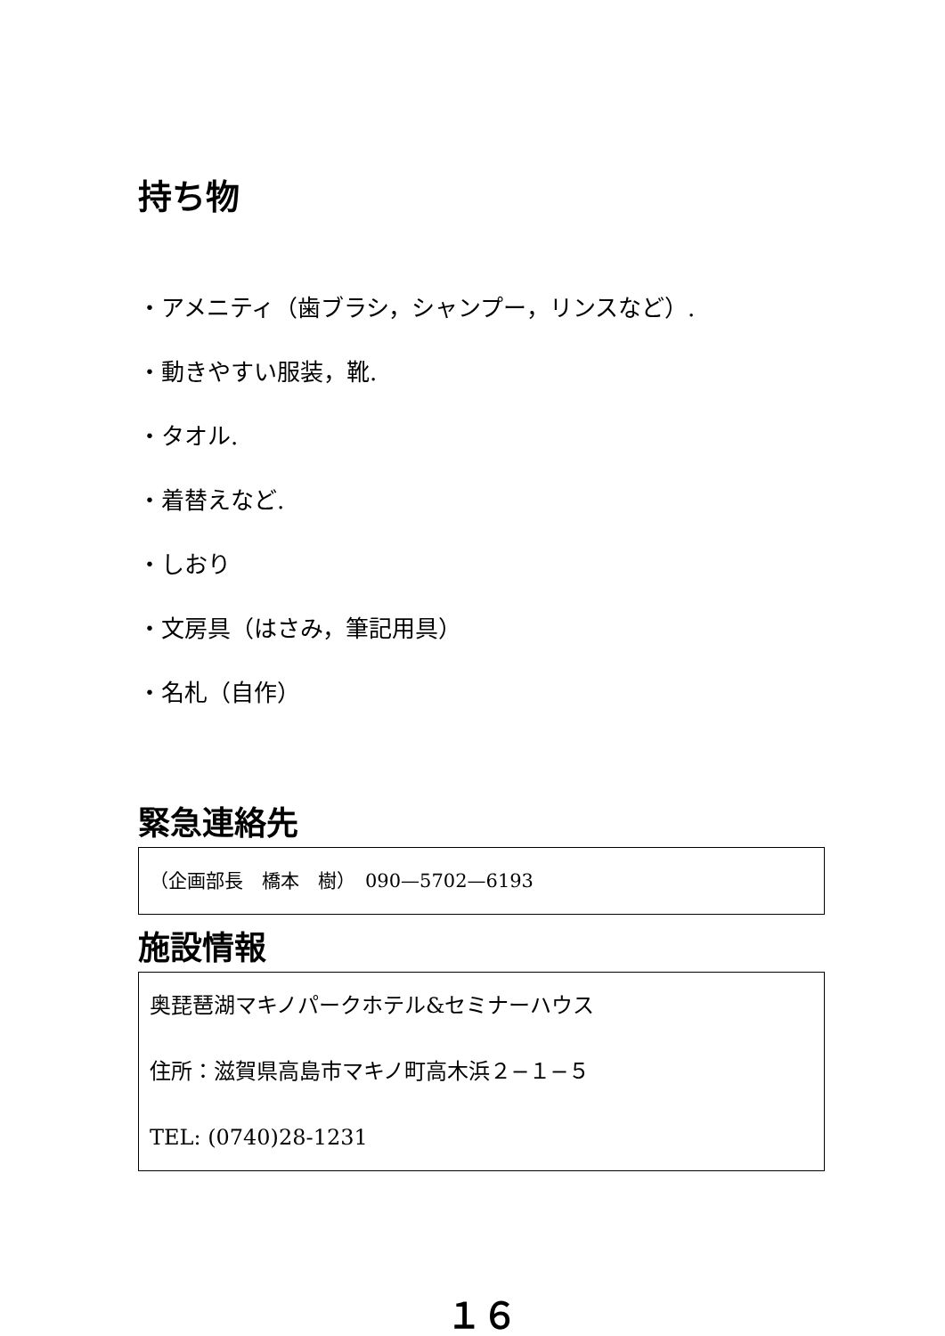持ち物
・アメニティ（歯ブラシ，シャンプー，リンスなど）.
・動きやすい服装，靴.
・タオル.
・着替えなど.
・しおり
・文房具（はさみ，筆記用具）
・名札（自作）
緊急連絡先
（企画部長　橋本　樹）　090—5702—6193
施設情報
奥琵琶湖マキノパークホテル&セミナーハウス
住所：滋賀県高島市マキノ町高木浜２−１−５
TEL: (0740)28-1231
１６